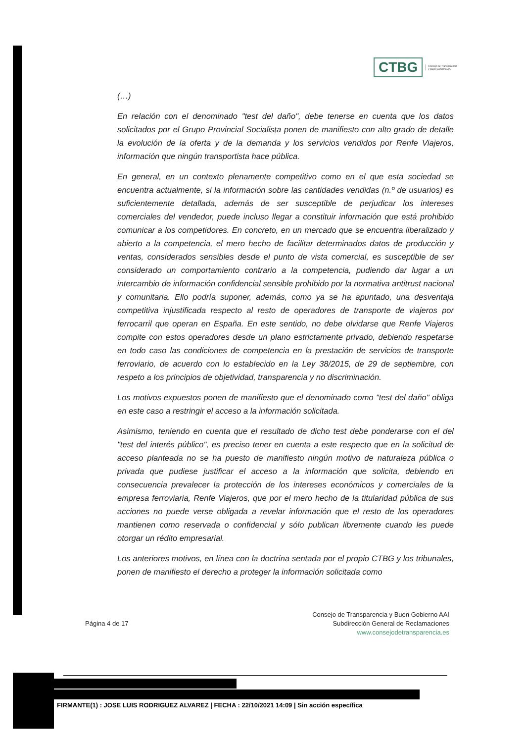CTBG
Consejo de Transparencia y Buen Gobierno AAI
(…)
En relación con el denominado "test del daño", debe tenerse en cuenta que los datos solicitados por el Grupo Provincial Socialista ponen de manifiesto con alto grado de detalle la evolución de la oferta y de la demanda y los servicios vendidos por Renfe Viajeros, información que ningún transportista hace pública.
En general, en un contexto plenamente competitivo como en el que esta sociedad se encuentra actualmente, si la información sobre las cantidades vendidas (n.º de usuarios) es suficientemente detallada, además de ser susceptible de perjudicar los intereses comerciales del vendedor, puede incluso llegar a constituir información que está prohibido comunicar a los competidores. En concreto, en un mercado que se encuentra liberalizado y abierto a la competencia, el mero hecho de facilitar determinados datos de producción y ventas, considerados sensibles desde el punto de vista comercial, es susceptible de ser considerado un comportamiento contrario a la competencia, pudiendo dar lugar a un intercambio de información confidencial sensible prohibido por la normativa antitrust nacional y comunitaria. Ello podría suponer, además, como ya se ha apuntado, una desventaja competitiva injustificada respecto al resto de operadores de transporte de viajeros por ferrocarril que operan en España. En este sentido, no debe olvidarse que Renfe Viajeros compite con estos operadores desde un plano estrictamente privado, debiendo respetarse en todo caso las condiciones de competencia en la prestación de servicios de transporte ferroviario, de acuerdo con lo establecido en la Ley 38/2015, de 29 de septiembre, con respeto a los principios de objetividad, transparencia y no discriminación.
Los motivos expuestos ponen de manifiesto que el denominado como "test del daño" obliga en este caso a restringir el acceso a la información solicitada.
Asimismo, teniendo en cuenta que el resultado de dicho test debe ponderarse con el del "test del interés público", es preciso tener en cuenta a este respecto que en la solicitud de acceso planteada no se ha puesto de manifiesto ningún motivo de naturaleza pública o privada que pudiese justificar el acceso a la información que solicita, debiendo en consecuencia prevalecer la protección de los intereses económicos y comerciales de la empresa ferroviaria, Renfe Viajeros, que por el mero hecho de la titularidad pública de sus acciones no puede verse obligada a revelar información que el resto de los operadores mantienen como reservada o confidencial y sólo publican libremente cuando les puede otorgar un rédito empresarial.
Los anteriores motivos, en línea con la doctrina sentada por el propio CTBG y los tribunales, ponen de manifiesto el derecho a proteger la información solicitada como
Página 4 de 17
Consejo de Transparencia y Buen Gobierno AAI
Subdirección General de Reclamaciones
www.consejodetransparencia.es
FIRMANTE(1) : JOSE LUIS RODRIGUEZ ALVAREZ | FECHA : 22/10/2021 14:09 | Sin acción específica